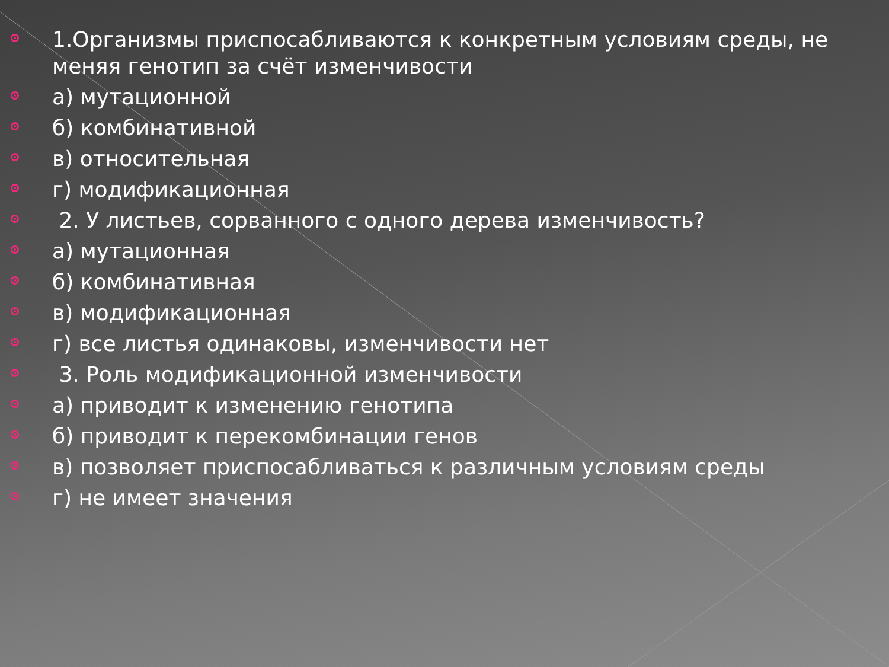1.Организмы приспосабливаются к конкретным условиям среды, не меняя генотип за счёт изменчивости
а) мутационной
б) комбинативной
в) относительная
г) модификационная
2. У листьев, сорванного с одного дерева изменчивость?
а) мутационная
б) комбинативная
в) модификационная
г) все листья одинаковы, изменчивости нет
3. Роль модификационной изменчивости
а) приводит к изменению генотипа
б) приводит к перекомбинации генов
в) позволяет приспосабливаться к различным условиям среды
г) не имеет значения